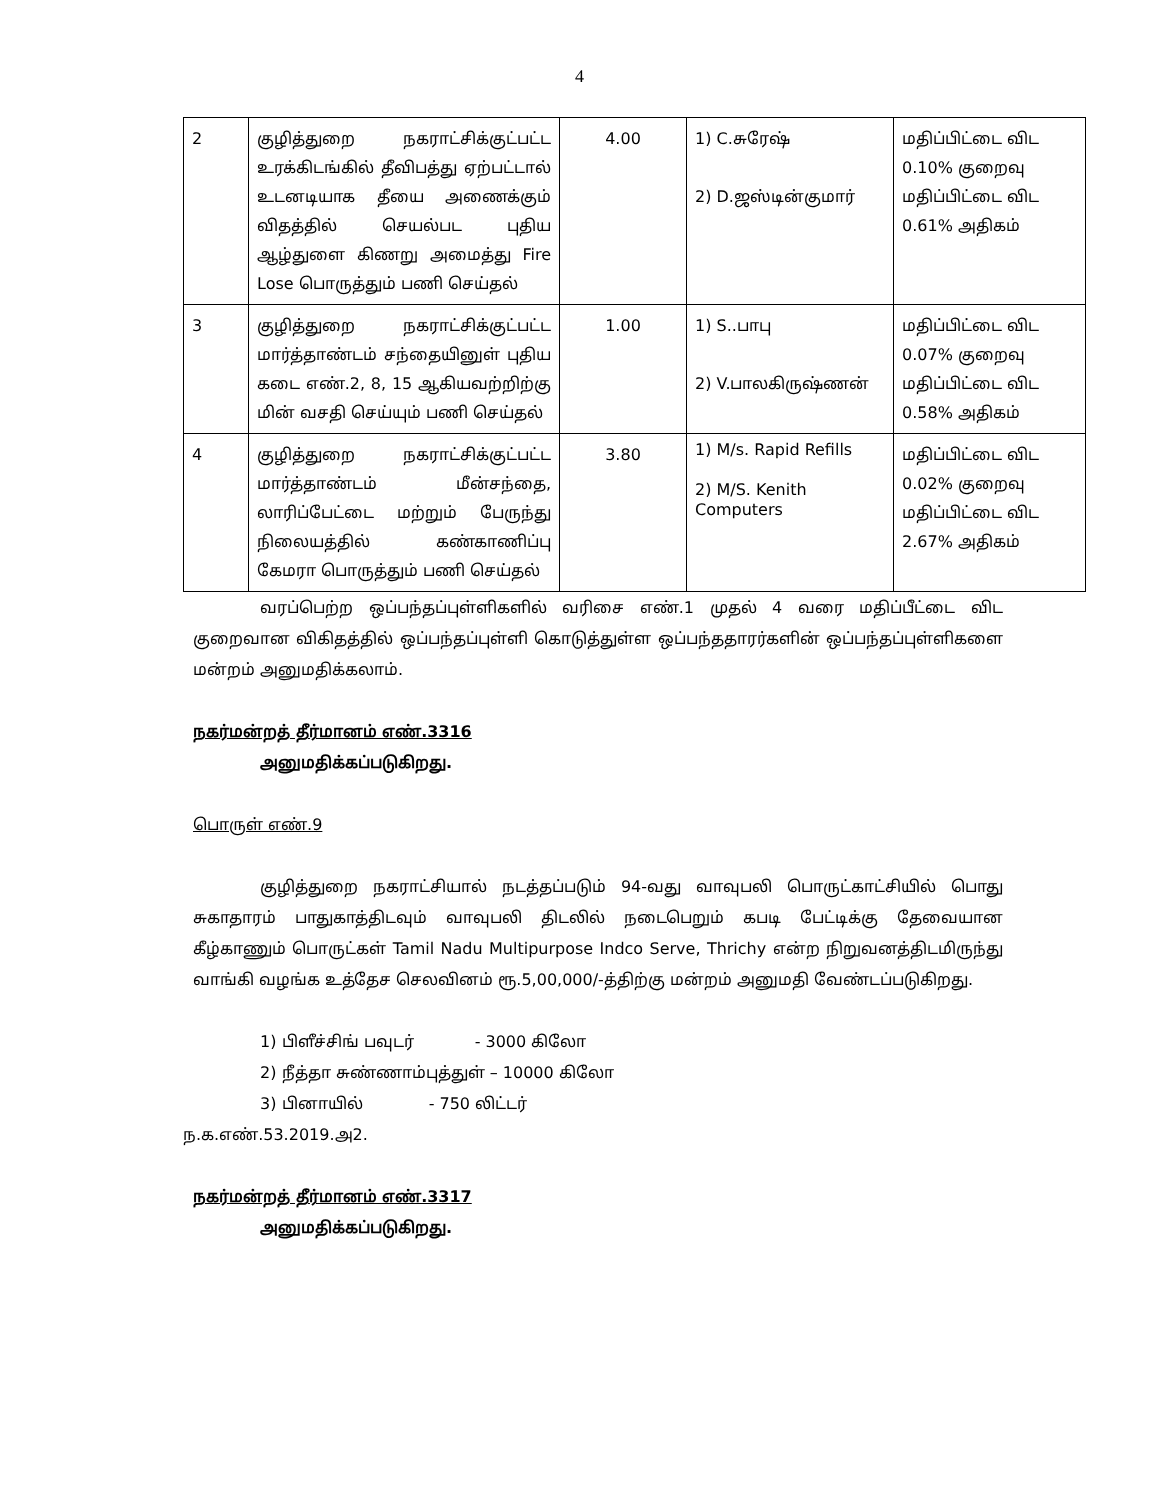4
| 2 | குழித்துறை நகராட்சிக்குட்பட்ட உரக்கிடங்கில் தீவிபத்து ஏற்பட்டால் உடனடியாக தீயை அணைக்கும் விதத்தில் செயல்பட புதிய ஆழ்துளை கிணறு அமைத்து Fire Lose பொருத்தும் பணி செய்தல் | 4.00 | 1) C.சுரேஷ் 2) D.ஜஸ்டின்குமார் | மதிப்பிட்டை விட 0.10% குறைவு மதிப்பிட்டை விட 0.61% அதிகம் |
| 3 | குழித்துறை நகராட்சிக்குட்பட்ட மார்த்தாண்டம் சந்தையினுள் புதிய கடை எண்.2, 8, 15 ஆகியவற்றிற்கு மின் வசதி செய்யும் பணி செய்தல் | 1.00 | 1) S..பாபு 2) V.பாலகிருஷ்ணன் | மதிப்பிட்டை விட 0.07% குறைவு மதிப்பிட்டை விட 0.58% அதிகம் |
| 4 | குழித்துறை நகராட்சிக்குட்பட்ட மார்த்தாண்டம் மீன்சந்தை, லாரிப்பேட்டை மற்றும் பேருந்து நிலையத்தில் கண்காணிப்பு கேமரா பொருத்தும் பணி செய்தல் | 3.80 | 1) M/s. Rapid Refills 2) M/S. Kenith Computers | மதிப்பிட்டை விட 0.02% குறைவு மதிப்பிட்டை விட 2.67% அதிகம் |
வரப்பெற்ற ஒப்பந்தப்புள்ளிகளில் வரிசை எண்.1 முதல் 4 வரை மதிப்பீட்டை விட குறைவான விகிதத்தில் ஒப்பந்தப்புள்ளி கொடுத்துள்ள ஒப்பந்ததாரர்களின் ஒப்பந்தப்புள்ளிகளை மன்றம் அனுமதிக்கலாம்.
நகர்மன்றத் தீர்மானம் எண்.3316
அனுமதிக்கப்படுகிறது.
பொருள் எண்.9
குழித்துறை நகராட்சியால் நடத்தப்படும் 94-வது வாவுபலி பொருட்காட்சியில் பொது சுகாதாரம் பாதுகாத்திடவும் வாவுபலி திடலில் நடைபெறும் கபடி பேட்டிக்கு தேவையான கீழ்காணும் பொருட்கள் Tamil Nadu Multipurpose Indco Serve, Thrichy என்ற நிறுவனத்திடமிருந்து வாங்கி வழங்க உத்தேச செலவினம் ரூ.5,00,000/-த்திற்கு மன்றம் அனுமதி வேண்டப்படுகிறது.
1) பிளீச்சிங் பவுடர் - 3000 கிலோ
2) நீத்தா சுண்ணாம்புத்துள் – 10000 கிலோ
3) பினாயில் - 750 லிட்டர்
ந.க.எண்.53.2019.அ2.
நகர்மன்றத் தீர்மானம் எண்.3317
அனுமதிக்கப்படுகிறது.